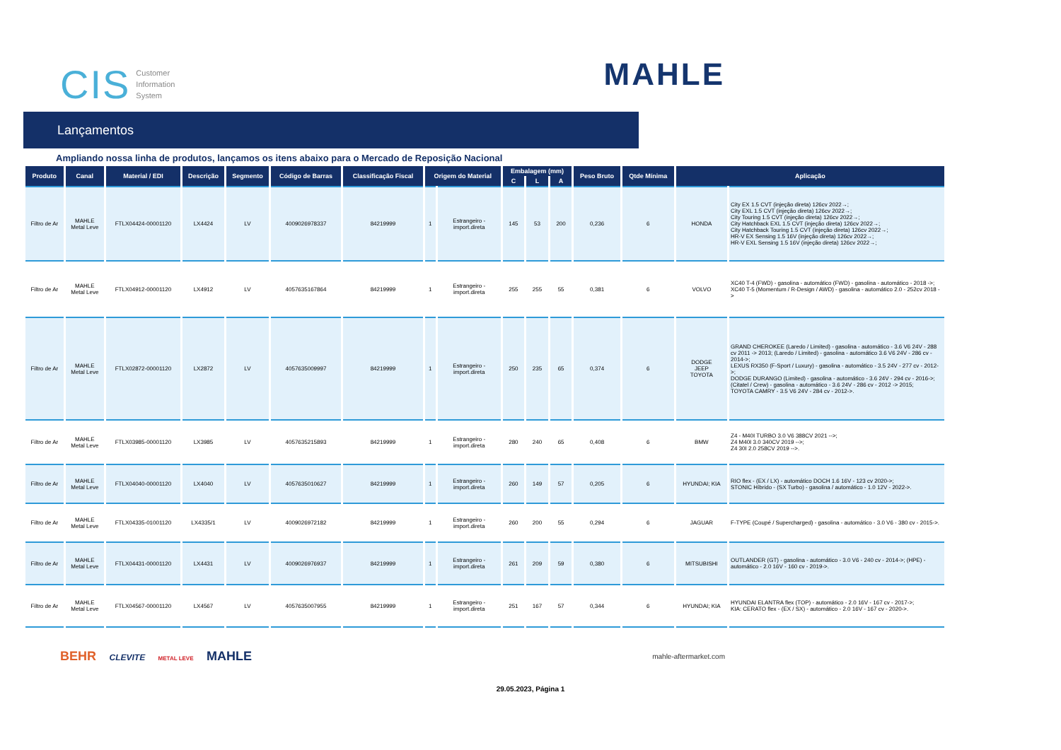CIS Customer
Information
System
MAHLE
Lançamentos
Ampliando nossa linha de produtos, lançamos os itens abaixo para o Mercado de Reposição Nacional
| Produto | Canal | Material / EDI | Descrição | Segmento | Código de Barras | Classificação Fiscal | Origem do Material | | Embalagem (mm) | | | Peso Bruto | Qtde Mínima | Aplicação | |
| --- | --- | --- | --- | --- | --- | --- | --- | --- | --- | --- | --- | --- | --- | --- | --- |
| | | | | | | | | | C | L | A | | | | |
| Filtro de Ar | MAHLE Metal Leve | FTLX04424-00001120 | LX4424 | LV | 4009026978337 | 84219999 | 1 | Estrangeiro - import.direta | 145 | 53 | 200 | 0,236 | 6 | HONDA | City EX 1.5 CVT (injeção direta) 126cv 2022→; City EXL 1.5 CVT (injeção direta) 126cv 2022→; City Touring 1.5 CVT (injeção direta) 126cv 2022→; City Hatchback EXL 1.5 CVT (injeção direta) 126cv 2022→; City Hatchback Touring 1.5 CVT (injeção direta) 126cv 2022→; HR-V EX Sensing 1.5 16V (injeção direta) 126cv 2022→; HR-V EXL Sensing 1.5 16V (injeção direta) 126cv 2022→; |
| Filtro de Ar | MAHLE Metal Leve | FTLX04912-00001120 | LX4912 | LV | 4057635167864 | 84219999 | 1 | Estrangeiro - import.direta | 255 | 255 | 55 | 0,381 | 6 | VOLVO | XC40 T-4 (FWD) - gasolina - automático (FWD) - gasolina - automático - 2018 ->; XC40 T-5 (Momentum / R-Design / AWD) - gasolina - automático 2.0 - 252cv 2018 -> |
| Filtro de Ar | MAHLE Metal Leve | FTLX02872-00001120 | LX2872 | LV | 4057635009997 | 84219999 | 1 | Estrangeiro - import.direta | 250 | 235 | 65 | 0,374 | 6 | DODGE JEEP TOYOTA | GRAND CHEROKEE (Laredo / Limited) - gasolina - automático - 3.6 V6 24V - 288 cv 2011 -> 2013; (Laredo / Limited) - gasolina - automático 3.6 V6 24V - 286 cv - 2014->; LEXUS RX350 (F-Sport / Luxury) - gasolina - automático - 3.5 24V - 277 cv - 2012->; DODGE DURANGO (Limited) - gasolina - automático - 3.6 24V - 294 cv - 2016->; (Citatel / Crew) - gasolina - automático - 3.6 24V - 286 cv - 2012 -> 2015; TOYOTA CAMRY - 3.5 V6 24V - 284 cv - 2012->. |
| Filtro de Ar | MAHLE Metal Leve | FTLX03985-00001120 | LX3985 | LV | 4057635215893 | 84219999 | 1 | Estrangeiro - import.direta | 280 | 240 | 65 | 0,408 | 6 | BMW | Z4 - M40I TURBO 3.0 V6 388CV 2021 -->; Z4 M40I 3.0 340CV 2019 -->; Z4 30I 2.0 258CV 2019 -->. |
| Filtro de Ar | MAHLE Metal Leve | FTLX04040-00001120 | LX4040 | LV | 4057635010627 | 84219999 | 1 | Estrangeiro - import.direta | 260 | 149 | 57 | 0,205 | 6 | HYUNDAI; KIA | RIO flex - (EX / LX) - automático DOCH 1.6 16V - 123 cv 2020->; STONIC Híbrido - (SX Turbo) - gasolina / automático - 1.0 12V - 2022->. |
| Filtro de Ar | MAHLE Metal Leve | FTLX04335-01001120 | LX4335/1 | LV | 4009026972182 | 84219999 | 1 | Estrangeiro - import.direta | 260 | 200 | 55 | 0,294 | 6 | JAGUAR | F-TYPE (Coupé / Supercharged) - gasolina - automático - 3.0 V6 - 380 cv - 2015->. |
| Filtro de Ar | MAHLE Metal Leve | FTLX04431-00001120 | LX4431 | LV | 4009026976937 | 84219999 | 1 | Estrangeiro - import.direta | 261 | 209 | 59 | 0,380 | 6 | MITSUBISHI | OUTLANDER (GT) - gasolina - automático - 3.0 V6 - 240 cv - 2014->; (HPE) - automático - 2.0 16V - 160 cv - 2019->. |
| Filtro de Ar | MAHLE Metal Leve | FTLX04567-00001120 | LX4567 | LV | 4057635007955 | 84219999 | 1 | Estrangeiro - import.direta | 251 | 167 | 57 | 0,344 | 6 | HYUNDAI; KIA | HYUNDAI ELANTRA flex (TOP) - automático - 2.0 16V - 167 cv - 2017->; KIA: CERATO flex - (EX / SX) - automático - 2.0 16V - 167 cv - 2020->. |
BEHR CLEVITE METAL LEVE MAHLE
mahle-aftermarket.com
29.05.2023, Página 1